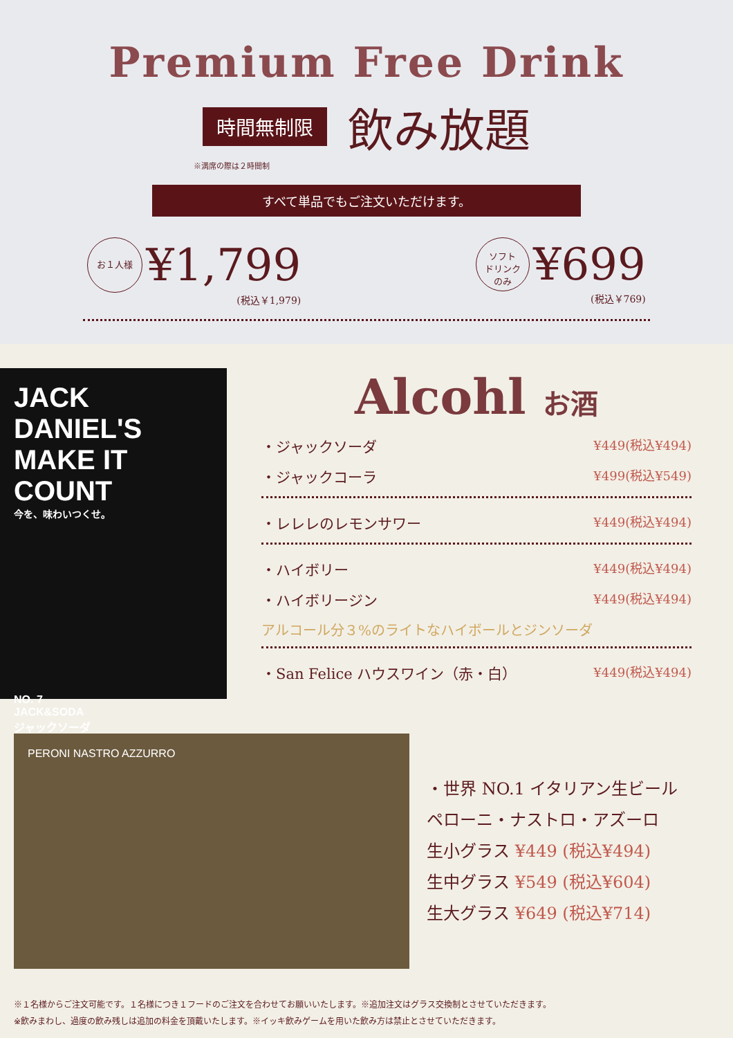Premium Free Drink
時間無制限
飲み放題
※満席の際は２時間制
すべて単品でもご注文いただけます。
お１人様 ¥1,799
(税込￥1,979)
ソフト
ドリンク
のみ ¥699
(税込￥769)
JACK DANIEL'S
MAKE IT COUNT
今を、味わいつくせ。
NO. 7
JACK&SODA
ジャックソーダ
Alcohl お酒
・ジャックソーダ ¥449(税込¥494)
・ジャックコーラ ¥499(税込¥549)
・レレレのレモンサワー ¥449(税込¥494)
・ハイボリー ¥449(税込¥494)
・ハイボリージン ¥449(税込¥494)
アルコール分３%のライトなハイボールとジンソーダ
・San Felice ハウスワイン（赤・白） ¥449(税込¥494)
PERONI NASTRO AZZURRO
・世界 NO.1 イタリアン生ビール
ペローニ・ナストロ・アズーロ
生小グラス ¥449 (税込¥494)
生中グラス ¥549 (税込¥604)
生大グラス ¥649 (税込¥714)
※１名様からご注文可能です。１名様につき１フードのご注文を合わせてお願いいたします。※追加注文はグラス交換制とさせていただきます。
※飲みまわし、過度の飲み残しは追加の料金を頂戴いたします。※イッキ飲みゲームを用いた飲み方は禁止とさせていただきます。